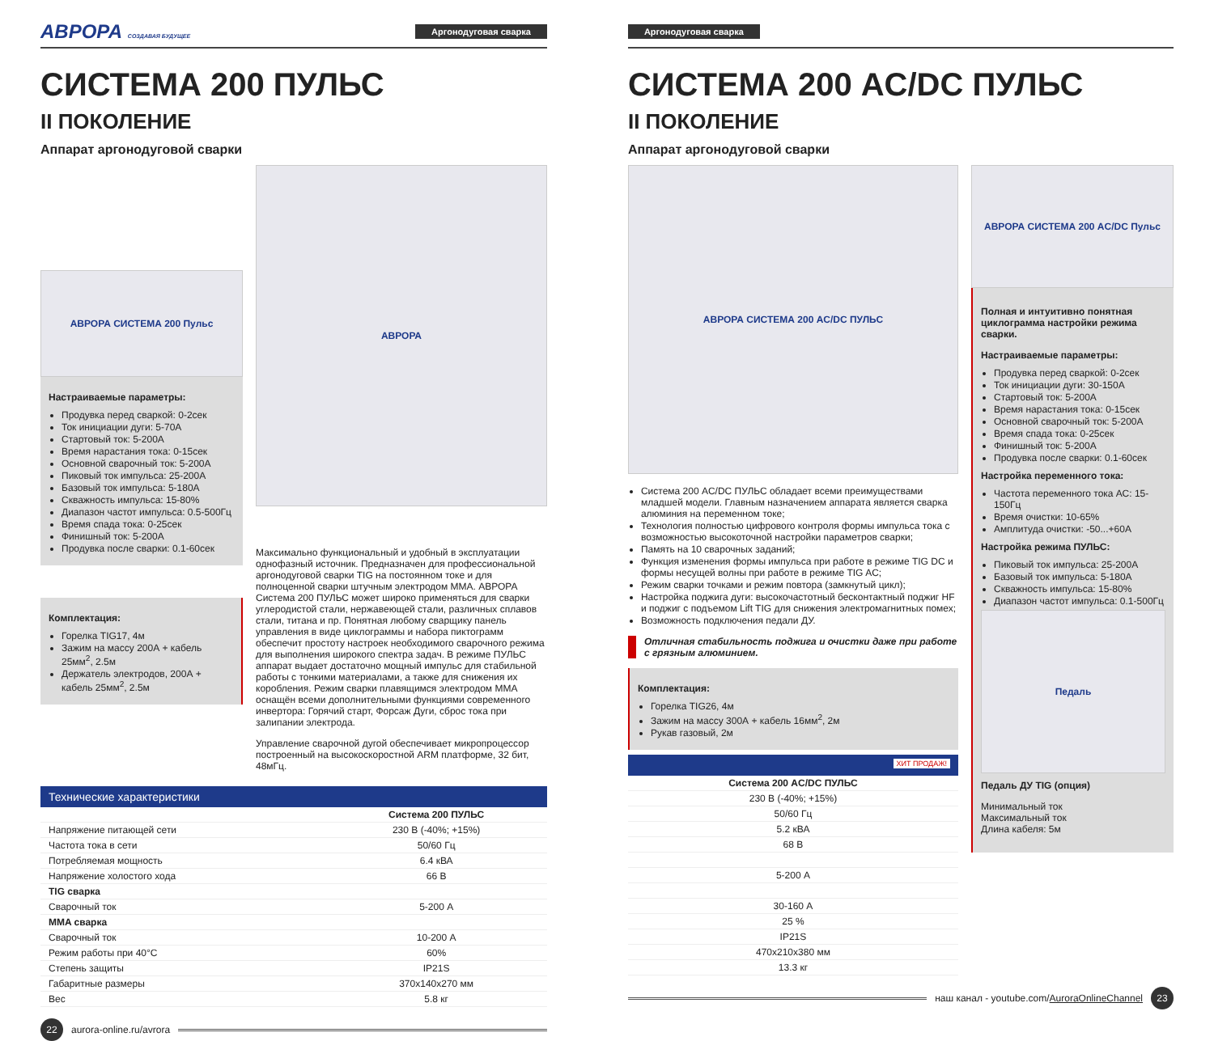АВРОРА СОЗДАВАЯ БУДУЩЕЕ Аргонодуговая сварка
СИСТЕМА 200 ПУЛЬС
II ПОКОЛЕНИЕ
Аппарат аргонодуговой сварки
АВРОРА СИСТЕМА 200 Пульс
Настраиваемые параметры:
Продувка перед сваркой: 0-2сек
Ток инициации дуги: 5-70А
Стартовый ток: 5-200А
Время нарастания тока: 0-15сек
Основной сварочный ток: 5-200А
Пиковый ток импульса: 25-200А
Базовый ток импульса: 5-180А
Скважность импульса: 15-80%
Диапазон частот импульса: 0.5-500Гц
Время спада тока: 0-25сек
Финишный ток: 5-200А
Продувка после сварки: 0.1-60сек
Комплектация:
Горелка TIG17, 4м
Зажим на массу 200А + кабель 25мм<sup>2</sup>, 2.5м
Держатель электродов, 200А + кабель 25мм<sup>2</sup>, 2.5м
АВРОРА
Максимально функциональный и удобный в эксплуатации однофазный источник. Предназначен для профессиональной аргонодуговой сварки TIG на постоянном токе и для полноценной сварки штучным электродом ММА. АВРОРА Система 200 ПУЛЬС может широко применяться для сварки углеродистой стали, нержавеющей стали, различных сплавов стали, титана и пр. Понятная любому сварщику панель управления в виде циклограммы и набора пиктограмм обеспечит простоту настроек необходимого сварочного режима для выполнения широкого спектра задач. В режиме ПУЛЬС аппарат выдает достаточно мощный импульс для стабильной работы с тонкими материалами, а также для снижения их коробления. Режим сварки плавящимся электродом ММА оснащён всеми дополнительными функциями современного инвертора: Горячий старт, Форсаж Дуги, сброс тока при залипании электрода.
Управление сварочной дугой обеспечивает микропроцессор построенный на высокоскоростной ARM платформе, 32 бит, 48мГц.
| Технические характеристики | |
| --- | --- |
| | Система 200 ПУЛЬС |
| Напряжение питающей сети | 230 В (-40%; +15%) |
| Частота тока в сети | 50/60 Гц |
| Потребляемая мощность | 6.4 кВА |
| Напряжение холостого хода | 66 В |
| TIG сварка | |
| Сварочный ток | 5-200 А |
| MMA сварка | |
| Сварочный ток | 10-200 А |
| Режим работы при 40°С | 60% |
| Степень защиты | IP21S |
| Габаритные размеры | 370х140х270 мм |
| Вес | 5.8 кг |
22 aurora-online.ru/avrora
Аргонодуговая сварка
СИСТЕМА 200 AC/DC ПУЛЬС
II ПОКОЛЕНИЕ
Аппарат аргонодуговой сварки
АВРОРА СИСТЕМА 200 AC/DC ПУЛЬС
Система 200 AC/DC ПУЛЬС обладает всеми преимуществами младшей модели. Главным назначением аппарата является сварка алюминия на переменном токе;
Технология полностью цифрового контроля формы импульса тока с возможностью высокоточной настройки параметров сварки;
Память на 10 сварочных заданий;
Функция изменения формы импульса при работе в режиме TIG DC и формы несущей волны при работе в режиме TIG AC;
Режим сварки точками и режим повтора (замкнутый цикл);
Настройка поджига дуги: высокочастотный бесконтактный поджиг HF и поджиг с подъемом Lift TIG для снижения электромагнитных помех;
Возможность подключения педали ДУ.
Отличная стабильность поджига и очистки даже при работе с грязным алюминием.
Комплектация:
Горелка TIG26, 4м
Зажим на массу 300А + кабель 16мм<sup>2</sup>, 2м
Рукав газовый, 2м
| ХИТ ПРОДАЖ! |
| --- |
| Система 200 AC/DC ПУЛЬС |
| 230 В (-40%; +15%) |
| 50/60 Гц |
| 5.2 кВА |
| 68 В |
| 5-200 А |
| 30-160 А |
| 25 % |
| IP21S |
| 470х210х380 мм |
| 13.3 кг |
АВРОРА СИСТЕМА 200 AC/DC Пульс
Полная и интуитивно понятная циклограмма настройки режима сварки.
Настраиваемые параметры:
Продувка перед сваркой: 0-2сек
Ток инициации дуги: 30-150А
Стартовый ток: 5-200А
Время нарастания тока: 0-15сек
Основной сварочный ток: 5-200А
Время спада тока: 0-25сек
Финишный ток: 5-200А
Продувка после сварки: 0.1-60сек
Настройка переменного тока:
Частота переменного тока АС: 15-150Гц
Время очистки: 10-65%
Амплитуда очистки: -50...+60А
Настройка режима ПУЛЬС:
Пиковый ток импульса: 25-200А
Базовый ток импульса: 5-180А
Скважность импульса: 15-80%
Диапазон частот импульса: 0.1-500Гц
Педаль
Педаль ДУ TIG (опция)
Минимальный ток
Максимальный ток
Длина кабеля: 5м
наш канал - youtube.com/AuroraOnlineChannel 23